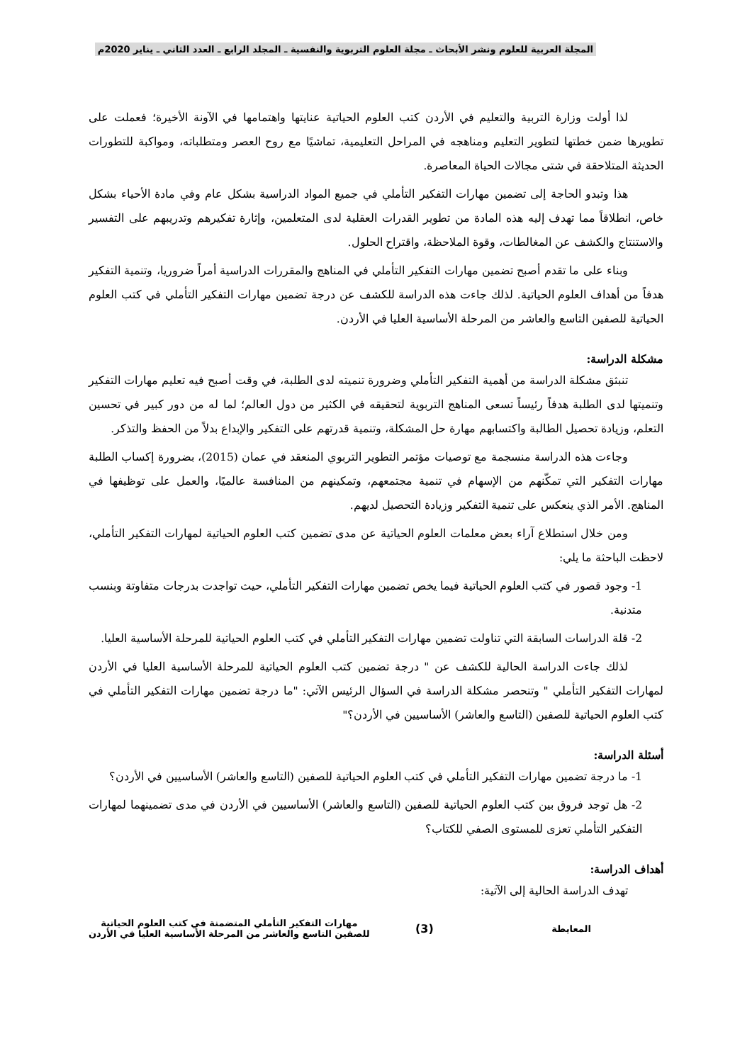المجلة العربية للعلوم ونشر الأبحاث ـ مجلة العلوم التربوية والنفسية ـ المجلد الرابع ـ العدد الثاني ـ يناير 2020م
لذا أولت وزارة التربية والتعليم في الأردن كتب العلوم الحياتية عنايتها واهتمامها في الآونة الأخيرة؛ فعملت على تطويرها ضمن خطتها لتطوير التعليم ومناهجه في المراحل التعليمية، تماشيًا مع روح العصر ومتطلباته، ومواكبة للتطورات الحديثة المتلاحقة في شتى مجالات الحياة المعاصرة.
هذا وتبدو الحاجة إلى تضمين مهارات التفكير التأملي في جميع المواد الدراسية بشكل عام وفي مادة الأحياء بشكل خاص، انطلاقاً مما تهدف إليه هذه المادة من تطوير القدرات العقلية لدى المتعلمين، وإثارة تفكيرهم وتدريبهم على التفسير والاستنتاج والكشف عن المغالطات، وقوة الملاحظة، واقتراح الحلول.
وبناء على ما تقدم أصبح تضمين مهارات التفكير التأملي في المناهج والمقررات الدراسية أمراً ضروريا، وتنمية التفكير هدفاً من أهداف العلوم الحياتية. لذلك جاءت هذه الدراسة للكشف عن درجة تضمين مهارات التفكير التأملي في كتب العلوم الحياتية للصفين التاسع والعاشر من المرحلة الأساسية العليا في الأردن.
مشكلة الدراسة:
تنبثق مشكلة الدراسة من أهمية التفكير التأملي وضرورة تنميته لدى الطلبة، في وقت أصبح فيه تعليم مهارات التفكير وتنميتها لدى الطلبة هدفاً رئيساً تسعى المناهج التربوية لتحقيقه في الكثير من دول العالم؛ لما له من دور كبير في تحسين التعلم، وزيادة تحصيل الطالبة واكتسابهم مهارة حل المشكلة، وتنمية قدرتهم على التفكير والإبداع بدلاً من الحفظ والتذكر.
وجاءت هذه الدراسة منسجمة مع توصيات مؤتمر التطوير التربوي المنعقد في عمان (2015)، بضرورة إكساب الطلبة مهارات التفكير التي تمكّنهم من الإسهام في تنمية مجتمعهم، وتمكينهم من المنافسة عالميًا، والعمل على توظيفها في المناهج. الأمر الذي ينعكس على تنمية التفكير وزيادة التحصيل لديهم.
ومن خلال استطلاع آراء بعض معلمات العلوم الحياتية عن مدى تضمين كتب العلوم الحياتية لمهارات التفكير التأملي، لاحظت الباحثة ما يلي:
1- وجود قصور في كتب العلوم الحياتية فيما يخص تضمين مهارات التفكير التأملي، حيث تواجدت بدرجات متفاوتة وبنسب متدنية.
2- قلة الدراسات السابقة التي تناولت تضمين مهارات التفكير التأملي في كتب العلوم الحياتية للمرحلة الأساسية العليا.
لذلك جاءت الدراسة الحالية للكشف عن " درجة تضمين كتب العلوم الحياتية للمرحلة الأساسية العليا في الأردن لمهارات التفكير التأملي " وتنحصر مشكلة الدراسة في السؤال الرئيس الآتي: "ما درجة تضمين مهارات التفكير التأملي في كتب العلوم الحياتية للصفين (التاسع والعاشر) الأساسيين في الأردن؟"
أسئلة الدراسة:
1- ما درجة تضمين مهارات التفكير التأملي في كتب العلوم الحياتية للصفين (التاسع والعاشر) الأساسيين في الأردن؟
2- هل توجد فروق بين كتب العلوم الحياتية للصفين (التاسع والعاشر) الأساسيين في الأردن في مدى تضمينهما لمهارات التفكير التأملي تعزى للمستوى الصفي للكتاب؟
أهداف الدراسة:
تهدف الدراسة الحالية إلى الآتية:
المعايطة
(3)
مهارات التفكير التأملي المتضمنة في كتب العلوم الحياتية
للصفين التاسع والعاشر من المرحلة الأساسية العليا في الأردن